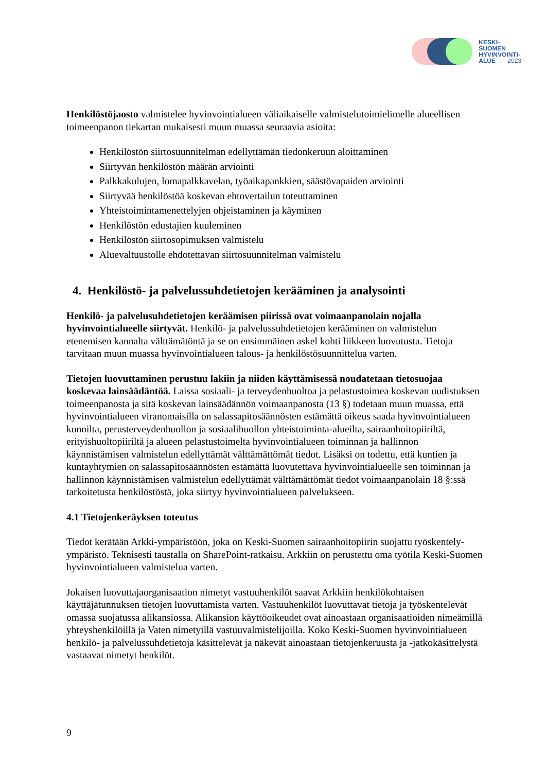KESKI-
SUOMEN
HYVINVOINTI-
ALUE 2023
Henkilöstöjaosto valmistelee hyvinvointialueen väliaikaiselle valmistelutoimielimelle alueellisen toimeenpanon tiekartan mukaisesti muun muassa seuraavia asioita:
Henkilöstön siirtosuunnitelman edellyttämän tiedonkeruun aloittaminen
Siirtyvän henkilöstön määrän arviointi
Palkkakulujen, lomapalkkavelan, työaikapankkien, säästövapaiden arviointi
Siirtyvää henkilöstöä koskevan ehtovertailun toteuttaminen
Yhteistoimintamenettelyjen ohjeistaminen ja käyminen
Henkilöstön edustajien kuuleminen
Henkilöstön siirtosopimuksen valmistelu
Aluevaltuustolle ehdotettavan siirtosuunnitelman valmistelu
4. Henkilöstö- ja palvelussuhdetietojen kerääminen ja analysointi
Henkilö- ja palvelusuhdetietojen keräämisen piirissä ovat voimaanpanolain nojalla hyvinvointialueelle siirtyvät. Henkilö- ja palvelussuhdetietojen kerääminen on valmistelun etenemisen kannalta välttämätöntä ja se on ensimmäinen askel kohti liikkeen luovutusta. Tietoja tarvitaan muun muassa hyvinvointialueen talous- ja henkilöstösuunnittelua varten.
Tietojen luovuttaminen perustuu lakiin ja niiden käyttämisessä noudatetaan tietosuojaa koskevaa lainsäädäntöä. Laissa sosiaali- ja terveydenhuoltoa ja pelastustoimea koskevan uudistuksen toimeenpanosta ja sitä koskevan lainsäädännön voimaanpanosta (13 §) todetaan muun muassa, että hyvinvointialueen viranomaisilla on salassapitosäännösten estämättä oikeus saada hyvinvointialueen kunnilta, perusterveydenhuollon ja sosiaalihuollon yhteistoiminta-alueilta, sairaanhoitopiiriltä, erityishuoltopiiriltä ja alueen pelastustoimelta hyvinvointialueen toiminnan ja hallinnon käynnistämisen valmistelun edellyttämät välttämättömät tiedot. Lisäksi on todettu, että kuntien ja kuntayhtymien on salassapitosäännösten estämättä luovutettava hyvinvointialueelle sen toiminnan ja hallinnon käynnistämisen valmistelun edellyttämät välttämättömät tiedot voimaanpanolain 18 §:ssä tarkoitetusta henkilöstöstä, joka siirtyy hyvinvointialueen palvelukseen.
4.1 Tietojenkeräyksen toteutus
Tiedot kerätään Arkki-ympäristöön, joka on Keski-Suomen sairaanhoitopiirin suojattu työskentely-ympäristö. Teknisesti taustalla on SharePoint-ratkaisu. Arkkiin on perustettu oma työtila Keski-Suomen hyvinvointialueen valmistelua varten.
Jokaisen luovuttajaorganisaation nimetyt vastuuhenkilöt saavat Arkkiin henkilökohtaisen käyttäjätunnuksen tietojen luovuttamista varten. Vastuuhenkilöt luovuttavat tietoja ja työskentelevät omassa suojatussa alikansiossa. Alikansion käyttöoikeudet ovat ainoastaan organisaatioiden nimeämillä yhteyshenkilöillä ja Vaten nimetyillä vastuuvalmistelijoilla. Koko Keski-Suomen hyvinvointialueen henkilö- ja palvelussuhdetietoja käsittelevät ja näkevät ainoastaan tietojenkeruusta ja -jatkokäsittelystä vastaavat nimetyt henkilöt.
9